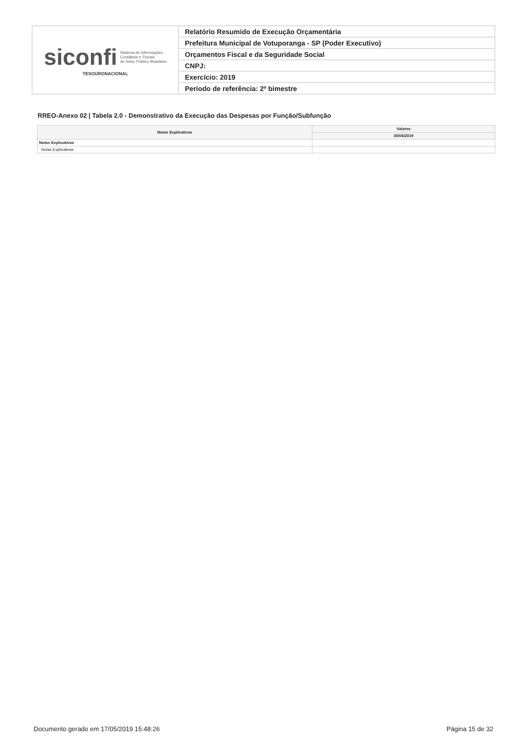| siconfi Sistema de Informações Contábeis e Fiscais do Setor Público Brasileiro TESOURONACIONAL | Relatório Resumido de Execução Orçamentária |
| | Prefeitura Municipal de Votuporanga - SP (Poder Executivo) |
| | Orçamentos Fiscal e da Seguridade Social |
| | CNPJ: |
| | Exercício: 2019 |
| | Período de referência: 2º bimestre |
RREO-Anexo 02 | Tabela 2.0 - Demonstrativo da Execução das Despesas por Função/Subfunção
| Notas Explicativas | Valores |
| --- | --- |
| | 30/04/2019 |
| Notas Explicativas | - |
| Notas Explicativas | |
Documento gerado em 17/05/2019 15:48:26 Página 15 de 32